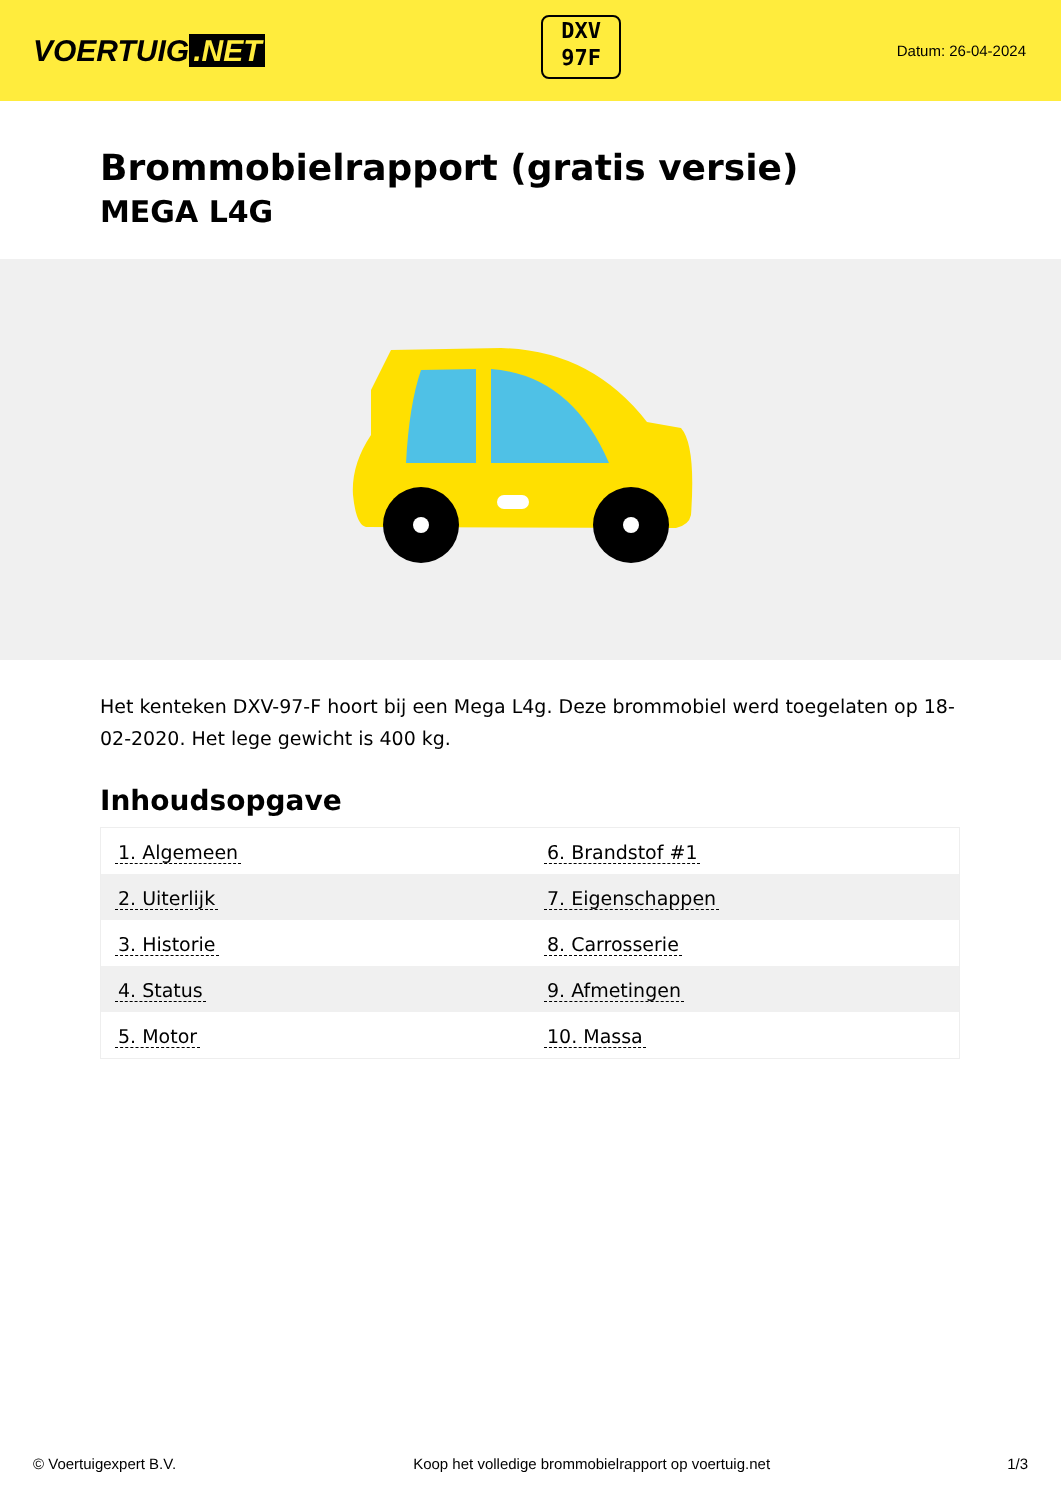VOERTUIG.NET
DXV
97F
Datum: 26-04-2024
Brommobielrapport (gratis versie)
MEGA L4G
Het kenteken DXV-97-F hoort bij een Mega L4g. Deze brommobiel werd toegelaten op 18-02-2020. Het lege gewicht is 400 kg.
Inhoudsopgave
| 1. Algemeen | 6. Brandstof #1 |
| 2. Uiterlijk | 7. Eigenschappen |
| 3. Historie | 8. Carrosserie |
| 4. Status | 9. Afmetingen |
| 5. Motor | 10. Massa |
© Voertuigexpert B.V. Koop het volledige brommobielrapport op voertuig.net 1/3